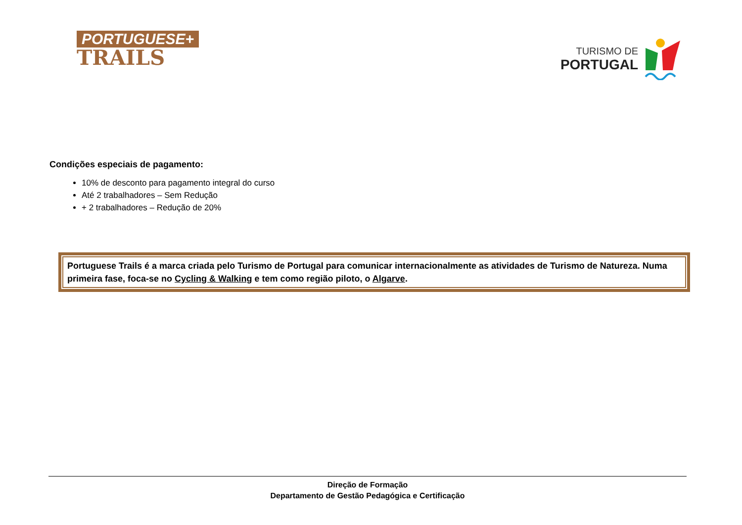PORTUGUESE+
TRAILS
TURISMO DE
PORTUGAL
Condições especiais de pagamento:
10% de desconto para pagamento integral do curso
Até 2 trabalhadores – Sem Redução
+ 2 trabalhadores – Redução de 20%
Portuguese Trails é a marca criada pelo Turismo de Portugal para comunicar internacionalmente as atividades de Turismo de Natureza. Numa primeira fase, foca-se no Cycling & Walking e tem como região piloto, o Algarve.
Direção de Formação
Departamento de Gestão Pedagógica e Certificação